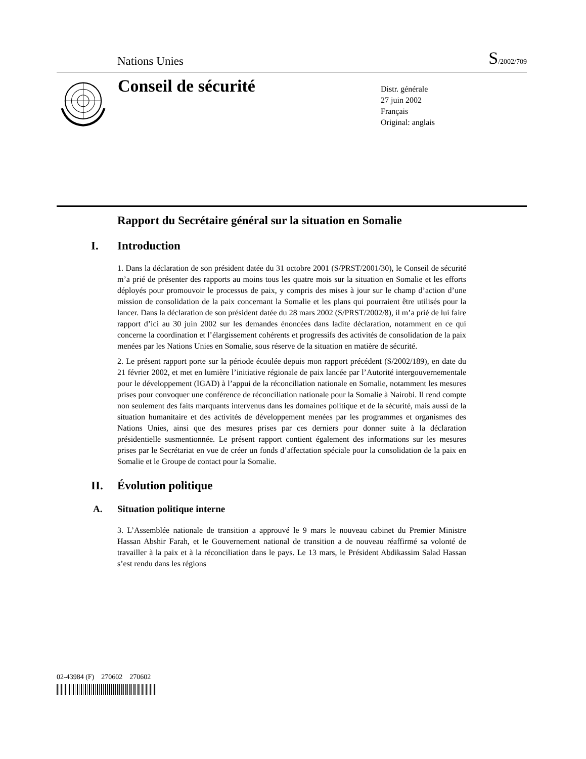Nations Unies
S/2002/709
Conseil de sécurité
Distr. générale
27 juin 2002
Français
Original: anglais
Rapport du Secrétaire général sur la situation en Somalie
I. Introduction
1. Dans la déclaration de son président datée du 31 octobre 2001 (S/PRST/2001/30), le Conseil de sécurité m’a prié de présenter des rapports au moins tous les quatre mois sur la situation en Somalie et les efforts déployés pour promouvoir le processus de paix, y compris des mises à jour sur le champ d’action d’une mission de consolidation de la paix concernant la Somalie et les plans qui pourraient être utilisés pour la lancer. Dans la déclaration de son président datée du 28 mars 2002 (S/PRST/2002/8), il m’a prié de lui faire rapport d’ici au 30 juin 2002 sur les demandes énoncées dans ladite déclaration, notamment en ce qui concerne la coordination et l’élargissement cohérents et progressifs des activités de consolidation de la paix menées par les Nations Unies en Somalie, sous réserve de la situation en matière de sécurité.
2. Le présent rapport porte sur la période écoulée depuis mon rapport précédent (S/2002/189), en date du 21 février 2002, et met en lumière l’initiative régionale de paix lancée par l’Autorité intergouvernementale pour le développement (IGAD) à l’appui de la réconciliation nationale en Somalie, notamment les mesures prises pour convoquer une conférence de réconciliation nationale pour la Somalie à Nairobi. Il rend compte non seulement des faits marquants intervenus dans les domaines politique et de la sécurité, mais aussi de la situation humanitaire et des activités de développement menées par les programmes et organismes des Nations Unies, ainsi que des mesures prises par ces derniers pour donner suite à la déclaration présidentielle susmentionnée. Le présent rapport contient également des informations sur les mesures prises par le Secrétariat en vue de créer un fonds d’affectation spéciale pour la consolidation de la paix en Somalie et le Groupe de contact pour la Somalie.
II. Évolution politique
A. Situation politique interne
3. L’Assemblée nationale de transition a approuvé le 9 mars le nouveau cabinet du Premier Ministre Hassan Abshir Farah, et le Gouvernement national de transition a de nouveau réaffirmé sa volonté de travailler à la paix et à la réconciliation dans le pays. Le 13 mars, le Président Abdikassim Salad Hassan s’est rendu dans les régions
02-43984 (F) 270602 270602